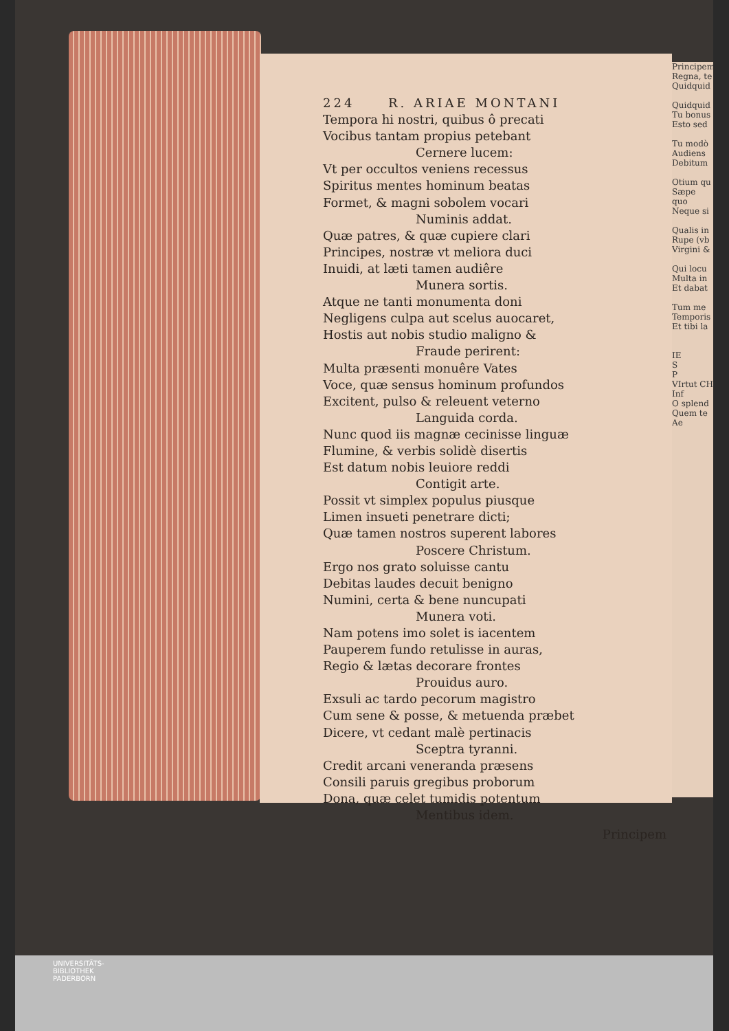Principem
Regna, te
Quidquid
Quidquid
Tu bonus
Esto sed
Tu modò
Audiens
Debitum
Otium qu
Sæpe quo
Neque si
Qualis in
Rupe (vb
Virgini &
Qui locu
Multa in
Et dabat
Tum me
Temporis
Et tibi la
IE
S
P
VIrtut CH Inf
O splend
Quem te
Ae
224 R. ARIAE MONTANI
Tempora hi nostri, quibus ô precati
Vocibus tantam propius petebant
Cernere lucem:
Vt per occultos veniens recessus
Spiritus mentes hominum beatas
Formet, & magni sobolem vocari
Numinis addat.
Quæ patres, & quæ cupiere clari
Principes, nostræ vt meliora duci
Inuidi, at læti tamen audiêre
Munera sortis.
Atque ne tanti monumenta doni
Negligens culpa aut scelus auocaret,
Hostis aut nobis studio maligno &
Fraude perirent:
Multa præsenti monuêre Vates
Voce, quæ sensus hominum profundos
Excitent, pulso & releuent veterno
Languida corda.
Nunc quod iis magnæ cecinisse linguæ
Flumine, & verbis solidè disertis
Est datum nobis leuiore reddi
Contigit arte.
Possit vt simplex populus piusque
Limen insueti penetrare dicti;
Quæ tamen nostros superent labores
Poscere Christum.
Ergo nos grato soluisse cantu
Debitas laudes decuit benigno
Numini, certa & bene nuncupati
Munera voti.
Nam potens imo solet is iacentem
Pauperem fundo retulisse in auras,
Regio & lætas decorare frontes
Prouidus auro.
Exsuli ac tardo pecorum magistro
Cum sene & posse, & metuenda præbet
Dicere, vt cedant malè pertinacis
Sceptra tyranni.
Credit arcani veneranda præsens
Consili paruis gregibus proborum
Dona, quæ celet tumidis potentum
Mentibus idem.
Principem
UNIVERSITÄTS-
BIBLIOTHEK
PADERBORN